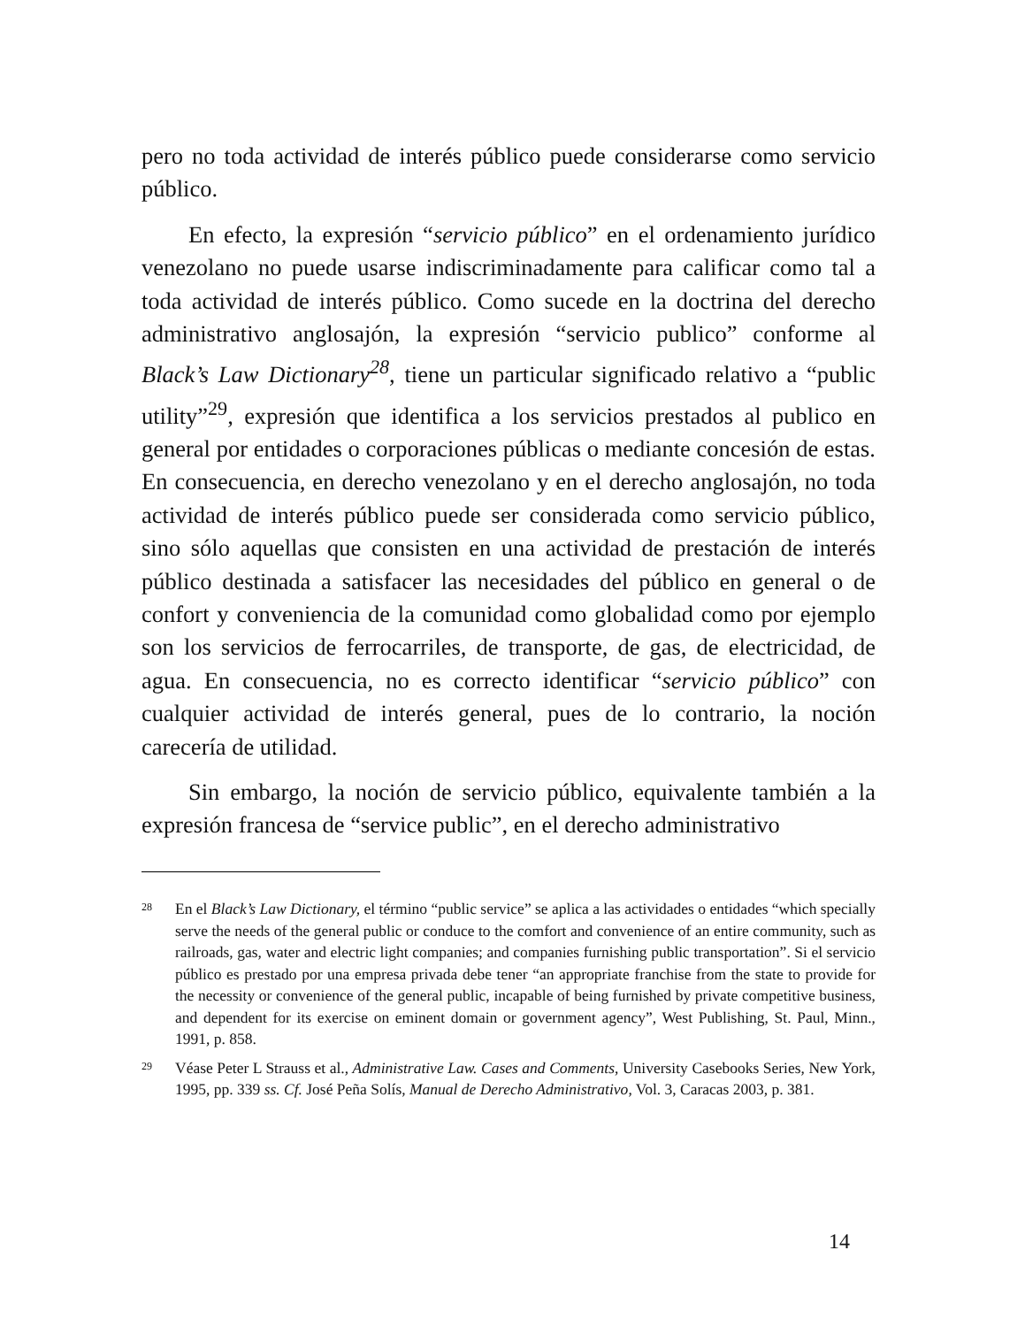pero no toda actividad de interés público puede considerarse como servicio público.
En efecto, la expresión “servicio público” en el ordenamiento jurídico venezolano no puede usarse indiscriminadamente para calificar como tal a toda actividad de interés público. Como sucede en la doctrina del derecho administrativo anglosajón, la expresión “servicio publico” conforme al Black’s Law Dictionary<sup>28</sup>, tiene un particular significado relativo a “public utility”<sup>29</sup>, expresión que identifica a los servicios prestados al publico en general por entidades o corporaciones públicas o mediante concesión de estas. En consecuencia, en derecho venezolano y en el derecho anglosajón, no toda actividad de interés público puede ser considerada como servicio público, sino sólo aquellas que consisten en una actividad de prestación de interés público destinada a satisfacer las necesidades del público en general o de confort y conveniencia de la comunidad como globalidad como por ejemplo son los servicios de ferrocarriles, de transporte, de gas, de electricidad, de agua. En consecuencia, no es correcto identificar “servicio público” con cualquier actividad de interés general, pues de lo contrario, la noción carecería de utilidad.
Sin embargo, la noción de servicio público, equivalente también a la expresión francesa de “service public”, en el derecho administrativo
28 En el Black’s Law Dictionary, el término “public service” se aplica a las actividades o entidades “which specially serve the needs of the general public or conduce to the comfort and convenience of an entire community, such as railroads, gas, water and electric light companies; and companies furnishing public transportation”. Si el servicio público es prestado por una empresa privada debe tener “an appropriate franchise from the state to provide for the necessity or convenience of the general public, incapable of being furnished by private competitive business, and dependent for its exercise on eminent domain or government agency”, West Publishing, St. Paul, Minn., 1991, p. 858.
29 Véase Peter L Strauss et al., Administrative Law. Cases and Comments, University Casebooks Series, New York, 1995, pp. 339 ss. Cf. José Peña Solís, Manual de Derecho Administrativo, Vol. 3, Caracas 2003, p. 381.
14